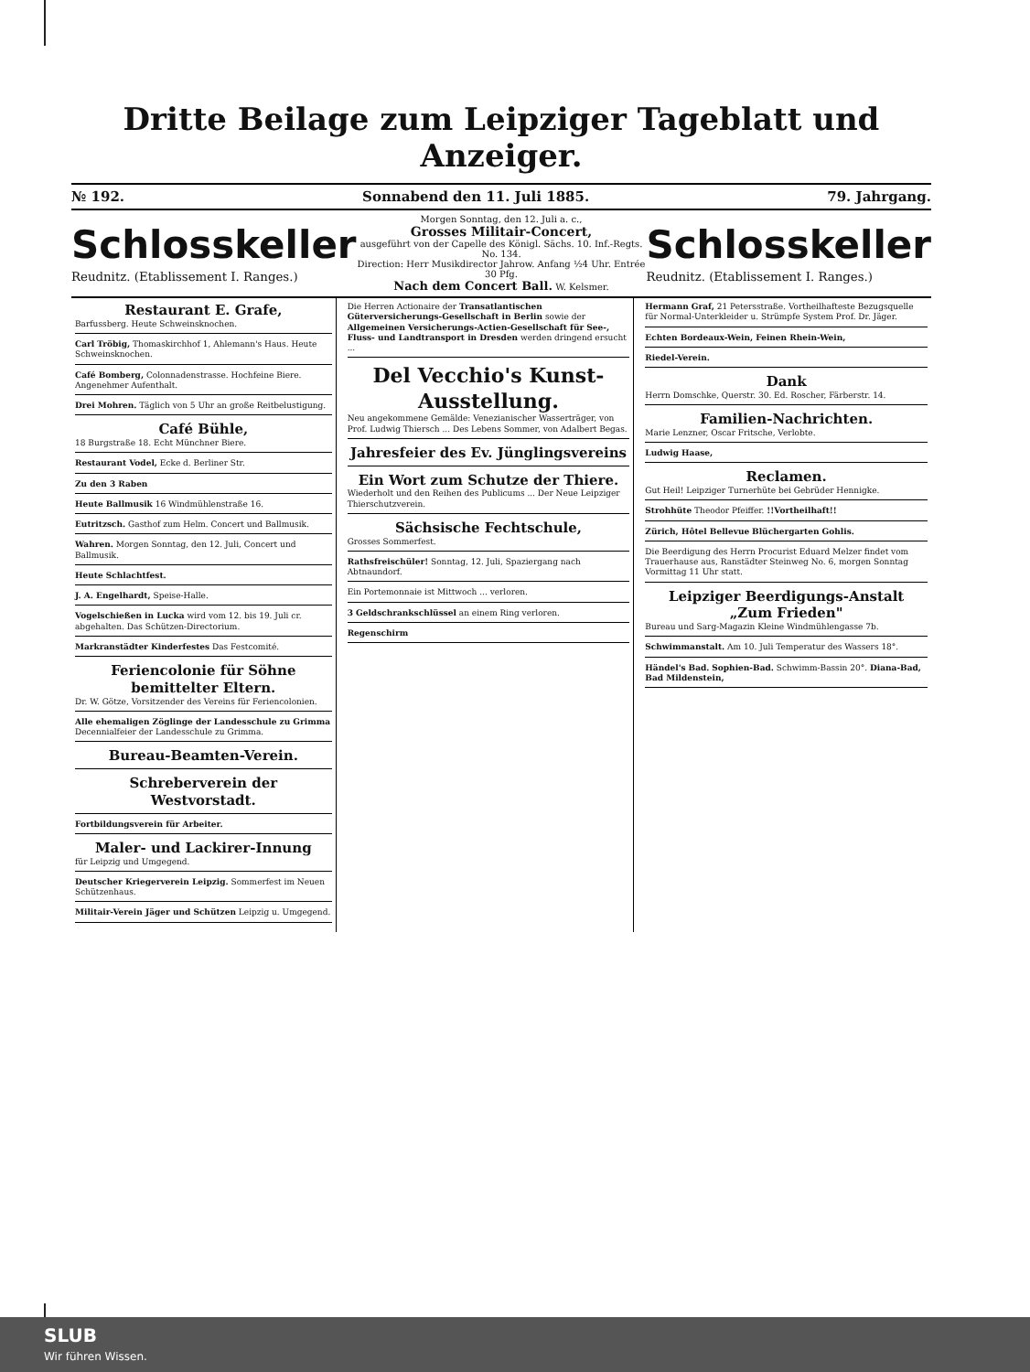Dritte Beilage zum Leipziger Tageblatt und Anzeiger.
№ 192. Sonnabend den 11. Juli 1885. 79. Jahrgang.
Schlosskeller
Reudnitz. (Etablissement I. Ranges.)
Morgen Sonntag, den 12. Juli a. c.,
Grosses Militair-Concert,
ausgeführt von der Capelle des Königl. Sächs. 10. Inf.-Regts. No. 134.
Direction: Herr Musikdirector Jahrow. Anfang ½4 Uhr. Entrée 30 Pfg.
Nach dem Concert Ball. W. Kelsmer.
Schlosskeller
Reudnitz. (Etablissement I. Ranges.)
Restaurant E. Grafe,
Barfussberg. Heute Schweinsknochen.
Carl Tröbig, Thomaskirchhof 1, Ahlemann's Haus. Heute Schweinsknochen.
Café Bomberg, Colonnadenstrasse. Hochfeine Biere. Angenehmer Aufenthalt.
Drei Mohren. Täglich von 5 Uhr an große Reitbelustigung.
Café Bühle,
18 Burgstraße 18. Echt Münchner Biere.
Restaurant Vodel, Ecke d. Berliner Str.
Zu den 3 Raben
Heute Ballmusik 16 Windmühlenstraße 16.
Eutritzsch. Gasthof zum Helm. Concert und Ballmusik.
Wahren. Morgen Sonntag, den 12. Juli, Concert und Ballmusik.
Heute Schlachtfest.
J. A. Engelhardt, Speise-Halle.
Vogelschießen in Lucka wird vom 12. bis 19. Juli cr. abgehalten. Das Schützen-Directorium.
Markranstädter Kinderfestes Das Festcomité.
Feriencolonie für Söhne bemittelter Eltern.
Dr. W. Götze, Vorsitzender des Vereins für Feriencolonien.
Alle ehemaligen Zöglinge der Landesschule zu Grimma Decennialfeier der Landesschule zu Grimma.
Bureau-Beamten-Verein.
Schreberverein der Westvorstadt.
Fortbildungsverein für Arbeiter.
Maler- und Lackirer-Innung
für Leipzig und Umgegend.
Deutscher Kriegerverein Leipzig. Sommerfest im Neuen Schützenhaus.
Militair-Verein Jäger und Schützen Leipzig u. Umgegend.
Die Herren Actionaire der Transatlantischen Güterversicherungs-Gesellschaft in Berlin sowie der Allgemeinen Versicherungs-Actien-Gesellschaft für See-, Fluss- und Landtransport in Dresden werden dringend ersucht ...
Del Vecchio's Kunst-Ausstellung.
Neu angekommene Gemälde: Venezianischer Wasserträger, von Prof. Ludwig Thiersch ... Des Lebens Sommer, von Adalbert Begas.
Jahresfeier des Ev. Jünglingsvereins
Ein Wort zum Schutze der Thiere.
Wiederholt und den Reihen des Publicums ... Der Neue Leipziger Thierschutzverein.
Sächsische Fechtschule,
Grosses Sommerfest.
Rathsfreischüler! Sonntag, 12. Juli, Spaziergang nach Abtnaundorf.
Ein Portemonnaie ist Mittwoch ... verloren.
3 Geldschrankschlüssel an einem Ring verloren.
Regenschirm
Hermann Graf, 21 Petersstraße. Vortheilhafteste Bezugsquelle für Normal-Unterkleider u. Strümpfe System Prof. Dr. Jäger.
Echten Bordeaux-Wein, Feinen Rhein-Wein,
Riedel-Verein.
Dank
Herrn Domschke, Querstr. 30. Ed. Roscher, Färberstr. 14.
Familien-Nachrichten.
Marie Lenzner, Oscar Fritsche, Verlobte.
Ludwig Haase,
Reclamen.
Gut Heil! Leipziger Turnerhüte bei Gebrüder Hennigke.
Strohhüte Theodor Pfeiffer. !!Vortheilhaft!!
Zürich, Hôtel Bellevue Blüchergarten Gohlis.
Die Beerdigung des Herrn Procurist Eduard Melzer findet vom Trauerhause aus, Ranstädter Steinweg No. 6, morgen Sonntag Vormittag 11 Uhr statt.
Leipziger Beerdigungs-Anstalt „Zum Frieden"
Bureau und Sarg-Magazin Kleine Windmühlengasse 7b.
Schwimmanstalt. Am 10. Juli Temperatur des Wassers 18°.
Händel's Bad. Sophien-Bad. Schwimm-Bassin 20°. Diana-Bad, Bad Mildenstein,
SLUB
Wir führen Wissen.